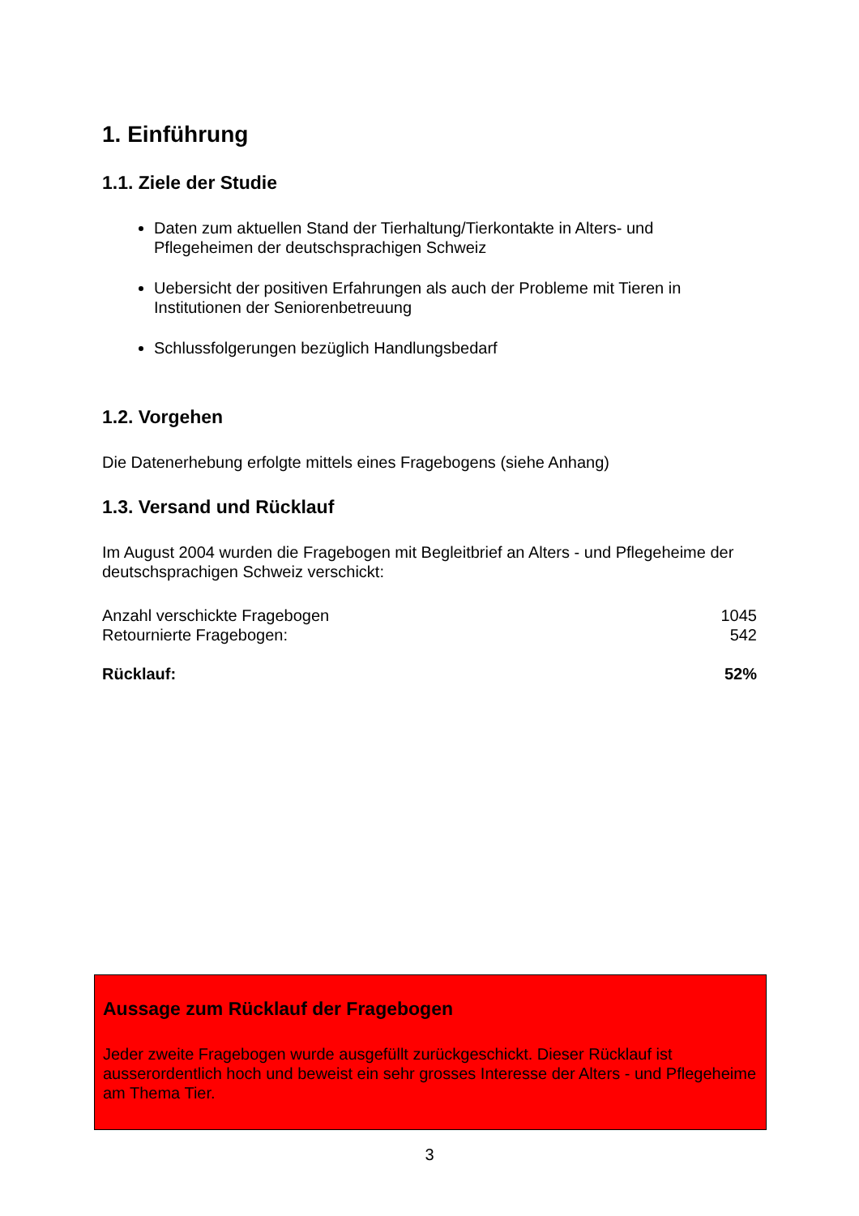1. Einführung
1.1. Ziele der Studie
Daten zum aktuellen Stand der Tierhaltung/Tierkontakte in Alters- und Pflegeheimen der deutschsprachigen Schweiz
Uebersicht der positiven Erfahrungen als auch der Probleme mit Tieren in Institutionen der Seniorenbetreuung
Schlussfolgerungen bezüglich Handlungsbedarf
1.2. Vorgehen
Die Datenerhebung erfolgte mittels eines Fragebogens (siehe Anhang)
1.3. Versand und Rücklauf
Im August 2004 wurden die Fragebogen mit Begleitbrief an Alters - und Pflegeheime der deutschsprachigen Schweiz verschickt:
| Anzahl verschickte Fragebogen | 1045 |
| Retournierte Fragebogen: | 542 |
| Rücklauf: | 52% |
Aussage zum Rücklauf der Fragebogen
Jeder zweite Fragebogen wurde ausgefüllt zurückgeschickt. Dieser Rücklauf ist ausserordentlich hoch und beweist ein sehr grosses Interesse der Alters - und Pflegeheime am Thema Tier.
3